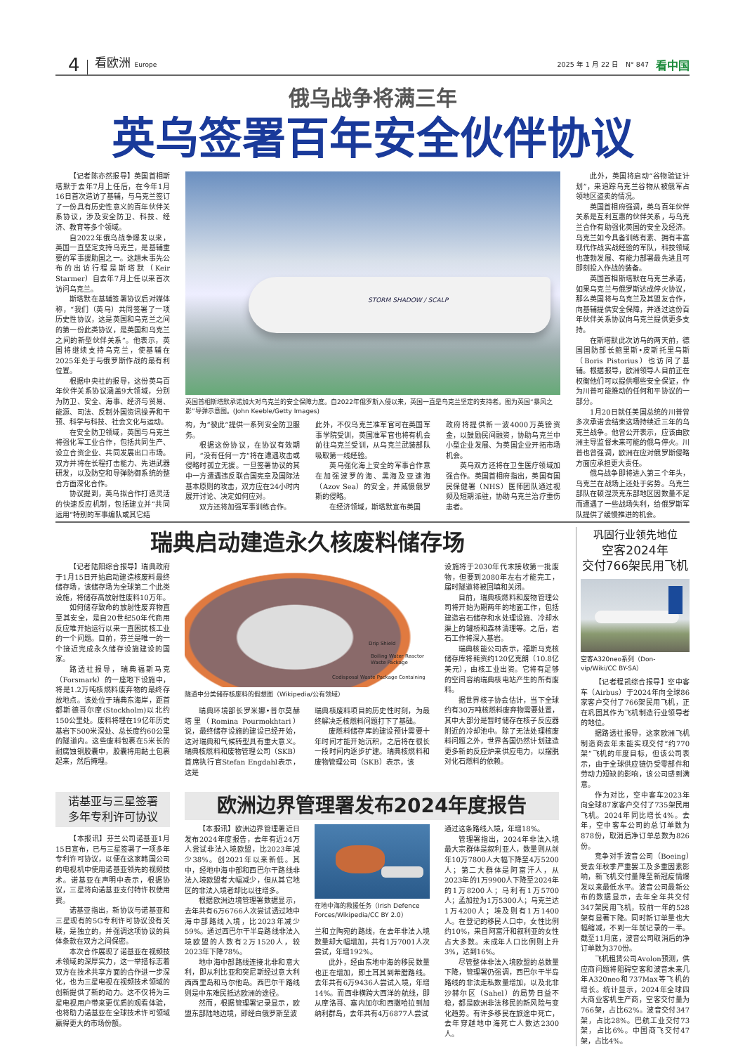4 看欧洲 Europe 2025 年 1 月 22 日　N° 847 看中国
俄乌战争将满三年
英乌签署百年安全伙伴协议
【记者陈亦然报导】英国首相斯塔默于去年7月上任后，在今年1月16日首次造访了基辅，与乌克兰签订了一份具有历史性意义的百年伙伴关系协议，涉及安全防卫、科技、经济、教育等多个领域。
自2022年俄乌战争爆发以来，英国一直坚定支持乌克兰，是基辅重要的军事援助国之一。这趟未事先公布的出访行程是斯塔默（Keir Starmer）自去年7月上任以来首次访问乌克兰。
斯塔默在基辅签署协议后对媒体称，“我们（英乌）共同签署了一项历史性协议，这是英国和乌克兰之间的第一份此类协议，是英国和乌克兰之间的新型伙伴关系”。他表示，英国将继续支持乌克兰，使基辅在2025年处于与俄罗斯作战的最有利位置。
根据中央社的报导，这份英乌百年伙伴关系协议涵盖9大领域，分别为防卫、安全、海事、经济与贸易、能源、司法、反制外国资讯操弄和干预、科学与科技、社会文化与运动。
在安全防卫领域，英国与乌克兰将强化军工业合作，包括共同生产、设立合资企业、共同发展出口市场。双方并将在长程打击能力、先进武器研发，以及防空和导弹防御系统的整合方面深化合作。
协议提到，英乌拟合作打造灵活的快速反应机制，包括建立并“共同运用”特别的军事编队或其它结
STORM SHADOW / SCALP
英国首相斯塔默承诺加大对乌克兰的安全保障力度。自2022年俄罗斯入侵以来，英国一直是乌克兰坚定的支持者。图为英国“暴风之影”导弹示意图。(John Keeble/Getty Images)
构，为“彼此”提供一系列安全防卫服务。
根据这份协议，在协议有效期间，“没有任何一方”将在遭遇攻击或侵略时孤立无援。一旦签署协议的其中一方遭遇违反联合国宪章及国际法基本原则的攻击，双方应在24小时内展开讨论、决定如何应对。
双方还将加强军事训练合作。
此外，不仅乌克兰准军官可在英国军事学院受训，英国准军官也将有机会前往乌克兰受训，从乌克兰武装部队吸取第一线经验。
英乌强化海上安全的军事合作意在加强波罗的海、黑海及亚速海（Azov Sea）的安全，并威慑俄罗斯的侵略。
在经济领域，斯塔默宣布英国
政府将提供新一波4000万英镑资金，以鼓励民间融资，协助乌克兰中小型企业发展、为英国企业开拓市场机会。
英乌双方还将在卫生医疗领域加强合作。英国首相府指出，英国有国民保健署（NHS）医师团队通过视频及短期派驻，协助乌克兰治疗重伤患者。
此外，英国将启动“谷物验证计划”，来追踪乌克兰谷物从被俄军占领地区盗卖的情况。
英国首相府强调，英乌百年伙伴关系是互利互惠的伙伴关系，与乌克兰合作有助强化英国的安全及经济。乌克兰如今具备训练有素、拥有丰富现代作战实战经验的军队，科技领域也蓬勃发展、有能力部署最先进且可即刻投入作战的装备。
英国首相斯塔默在乌克兰承诺，如果乌克兰与俄罗斯达成停火协议，那么英国将与乌克兰及其盟友合作，向基辅提供安全保障，并通过这份百年伙伴关系协议向乌克兰提供更多支持。
在斯塔默此次访乌的两天前，德国国防部长鲍里斯•皮斯托里乌斯（Boris Pistorius）也访问了基辅。根据报导，欧洲领导人目前正在权衡他们可以提供哪些安全保证，作为川普可能推动的任何和平协议的一部分。
1月20日就任美国总统的川普曾多次承诺会结束这场持续近三年的乌克兰战争。他曾公开表示，应该由欧洲主导监督未来可能的俄乌停火。川普也曾强调，欧洲在应对俄罗斯侵略方面应承担更大责任。
俄乌战争即将进入第三个年头，乌克兰在战场上还处于劣势。乌克兰部队在顿涅茨克东部地区因数量不足而遭遇了一些战场失利，给俄罗斯军队提供了缓慢推进的机会。
瑞典启动建造永久核废料储存场
【记者陆阳综合报导】瑞典政府于1月15日开始启动建造核废料最终储存场，该储存场为全球第二个此类设施，将储存高放射性废料10万年。
如何储存致命的放射性废弃物直至其安全，是自20世纪50年代商用反应堆开始运行以来一直困扰核工业的一个问题。目前，芬兰是唯一的一个接近完成永久储存设施建设的国家。
路透社报导，瑞典福斯马克（Forsmark）的一座地下设施中，将是1.2万吨核燃料废弃物的最终存放地点。该处位于瑞典东海岸，距首都斯德哥尔摩(Stockholm)以北约150公里处。废料将埋在19亿年历史基岩下500米深处、总长度约60公里的隧道内。这些废料包裹在5米长的耐腐蚀铜胶囊中，胶囊将用黏土包裹起来，然后掩埋。
Drip Shield
Boiling Water Reactor Waste Package
Codisposal Waste Package Containing
隧道中分类储存核废料的假想图（Wikipedia/公有领域）
瑞典环境部长罗米娜•普尔莫赫塔里（Romina Pourmokhtari）说，最终储存设施的建设已经开始，这对瑞典和气候转型具有重大意义。瑞典核燃料和废物管理公司（SKB）首席执行官Stefan Engdahl表示，这是
瑞典核废料项目的历史性时刻，为最终解决乏核燃料问题打下了基础。
废燃料储存库的建设预计需要十年时间才能开始沉积，之后将在很长一段时间内逐步扩建。瑞典核燃料和废物管理公司（SKB）表示，该
设施将于2030年代末接收第一批废物，但要到2080年左右才能完工，届时隧道将被回填和关闭。
目前，瑞典核燃料和废物管理公司将开始为期两年的地面工作，包括建造岩石储存和水处理设施、冷却水渠上的罐桥和森林清理等。之后，岩石工作将深入基岩。
瑞典核能公司表示，福斯马克核储存库将耗资约120亿克朗（10.8亿美元），由核工业出资。它将有足够的空间容纳瑞典核电站产生的所有废料。
据世界核子协会估计，当下全球约有30万吨核燃料废弃物需要处置，其中大部分是暂时储存在核子反应器附近的冷却池中。除了无法处理核废料问题之外，世界各国仍然计划建造更多新的反应炉来供应电力，以摆脱对化石燃料的依赖。
诺基亚与三星签署
多年专利许可协议
【本报讯】芬兰公司诺基亚1月15日宣布，已与三星签署了一项多年专利许可协议，以便在这家韩国公司的电视机中使用诺基亚领先的视频技术。诺基亚在声明中表示，根据协议，三星将向诺基亚支付特许权使用费。
诺基亚指出，新协议与诺基亚和三星现有的5G专利许可协议没有关联，是独立的，并强调这项协议的具体条款在双方之间保密。
本次合作展现了诺基亚在视频技术领域的深厚实力，这一举措标志着双方在技术共享方面的合作进一步深化，也为三星电视在视频技术领域的创新提供了新的动力。这不仅将为三星电视用户带来更优质的观看体验，也将助力诺基亚在全球技术许可领域赢得更大的市场份额。
欧洲边界管理署发布2024年度报告
【本报讯】欧洲边界管理署近日发布2024年度报告，去年有近24万人尝试非法入境欧盟，比2023年减少38%。创2021年以来新低。其中，经地中海中部和西巴尔干路线非法入境欧盟者大幅减少，但从其它地区的非法入境者却比以往增多。
根据欧洲边境管理署数据显示，去年共有6万6766人次尝试透过地中海中部路线入境，比2023年减少59%。通过西巴尔干半岛路线非法入境欧盟的人数有2万1520人，较2023年下降78%。
地中海中部路线连接北非和意大利，即从利比亚和突尼斯经过意大利西西里岛和马尔他岛。西巴尔干路线则是中东难民抵达欧洲的途径。
然而，根据管理署记录显示，欧盟东部陆地边境，即经白俄罗斯至波
在地中海的救援任务（Irish Defence Forces/Wikipedia/CC BY 2.0）
兰和立陶宛的路线，在去年非法入境数量却大幅增加，共有1万7001人次尝试，年增192%。
此外，经由东地中海的移民数量也正在增加，即土耳其到希腊路线。去年共有6万9436人尝试入境，年增14%。而西非横跨大西洋的航线，即从摩洛哥、塞内加尔和西撒哈拉到加纳利群岛，去年共有4万6877人尝试
通过这条路线入境，年增18%。
管理署指出，2024年非法入境最大宗群体是叙利亚人，数量则从前年10万7800人大幅下降至4万5200人；第二大群体是阿富汗人，从2023年的1万9900人下降至2024年的1万8200人；马利有1万5700人；孟加拉为1万5300人；乌克兰达1万4200人；埃及则有1万1400人。在登记的移民人口中，女性比例约10%，来自阿富汗和叙利亚的女性占大多数。未成年人口比例则上升3%，达到16%。
尽管整体非法入境欧盟的总数量下降，管理署仍强调，西巴尔干半岛路线的非法走私数量增加，以及北非沙赫尔区（Sahel）的局势日益不稳，都是欧洲非法移民的新风险与变化趋势。有许多移民在旅途中死亡，去年穿越地中海死亡人数达2300人。
巩固行业领先地位
空客2024年
交付766架民用飞机
空客A320neo系列（Don-vip/Wiki/CC BY-SA）
【记者程凯综合报导】空中客车（Airbus）于2024年向全球86家客户交付了766架民用飞机，正在巩固其作为飞机制造行业领导者的地位。
据路透社报导，这家欧洲飞机制造商去年未能实现交付“约770架”飞机的年度目标，但该公司表示，由于全球供应链仍受零部件和劳动力短缺的影响，该公司感到满意。
作为对比，空中客车2023年向全球87家客户交付了735架民用飞机。2024年同比增长4%。去年，空中客车公司的总订单数为878份，取消后净订单总数为826份。
竞争对手波音公司（Boeing）受去年秋季严重罢工及多重因素影响，新飞机交付量降至新冠疫情爆发以来最低水平。波音公司最新公布的数据显示，去年全年共交付347架民用飞机，较前一年的528架有显著下降。同时新订单量也大幅缩减，不到一年前记录的一半。截至11月底，波音公司取消后的净订单数为370份。
飞机租赁公司Avolon预测，供应商问题将阻碍空客和波音未来几年A320neo和737Max等飞机的增长。统计显示，2024年全球四大商业客机生产商，空客交付量为766架，占比62%。波音交付347架，占比28%。巴航工业交付73架，占比6%。中国商飞交付47架，占比4%。